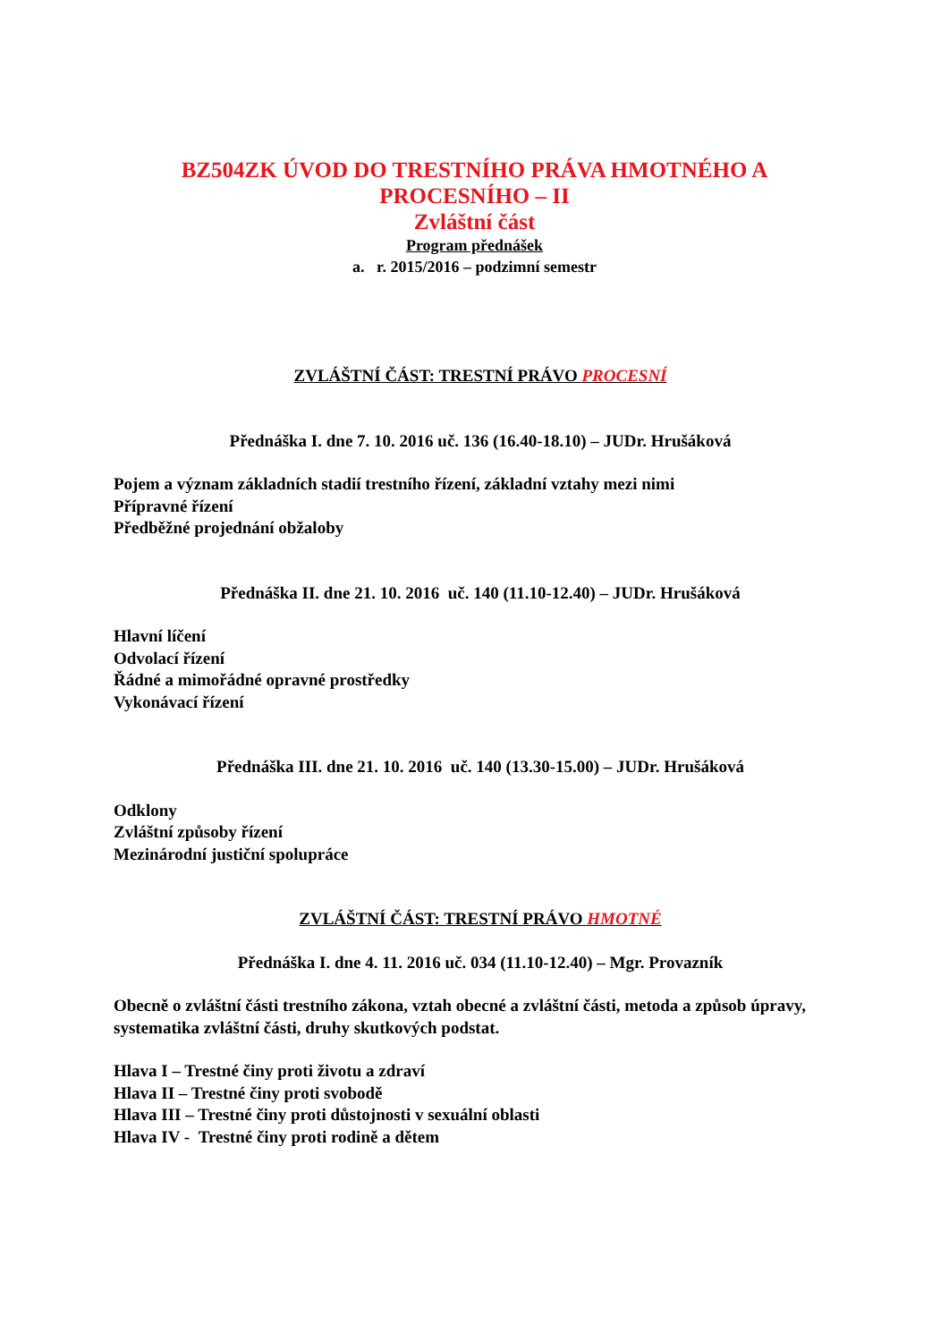BZ504ZK ÚVOD DO TRESTNÍHO PRÁVA HMOTNÉHO A
PROCESNÍHO – II
Zvláštní část
Program přednášek
a. r. 2015/2016 – podzimní semestr
ZVLÁŠTNÍ ČÁST: TRESTNÍ PRÁVO PROCESNÍ
Přednáška I. dne 7. 10. 2016 uč. 136 (16.40-18.10) – JUDr. Hrušáková
Pojem a význam základních stadií trestního řízení, základní vztahy mezi nimi
Přípravné řízení
Předběžné projednání obžaloby
Přednáška II. dne 21. 10. 2016 uč. 140 (11.10-12.40) – JUDr. Hrušáková
Hlavní líčení
Odvolací řízení
Řádné a mimořádné opravné prostředky
Vykonávací řízení
Přednáška III. dne 21. 10. 2016 uč. 140 (13.30-15.00) – JUDr. Hrušáková
Odklony
Zvláštní způsoby řízení
Mezinárodní justiční spolupráce
ZVLÁŠTNÍ ČÁST: TRESTNÍ PRÁVO HMOTNÉ
Přednáška I. dne 4. 11. 2016 uč. 034 (11.10-12.40) – Mgr. Provazník
Obecně o zvláštní části trestního zákona, vztah obecné a zvláštní části, metoda a způsob úpravy, systematika zvláštní části, druhy skutkových podstat.
Hlava I – Trestné činy proti životu a zdraví
Hlava II – Trestné činy proti svobodě
Hlava III – Trestné činy proti důstojnosti v sexuální oblasti
Hlava IV - Trestné činy proti rodině a dětem